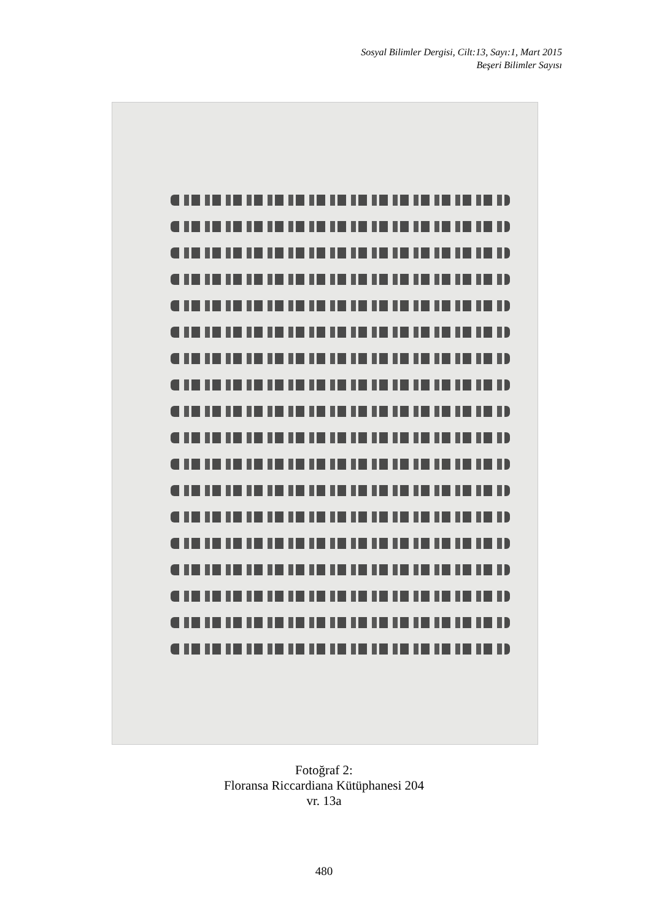Sosyal Bilimler Dergisi, Cilt:13, Sayı:1, Mart 2015
Beşeri Bilimler Sayısı
Fotoğraf 2:
Floransa Riccardiana Kütüphanesi 204
vr. 13a
480